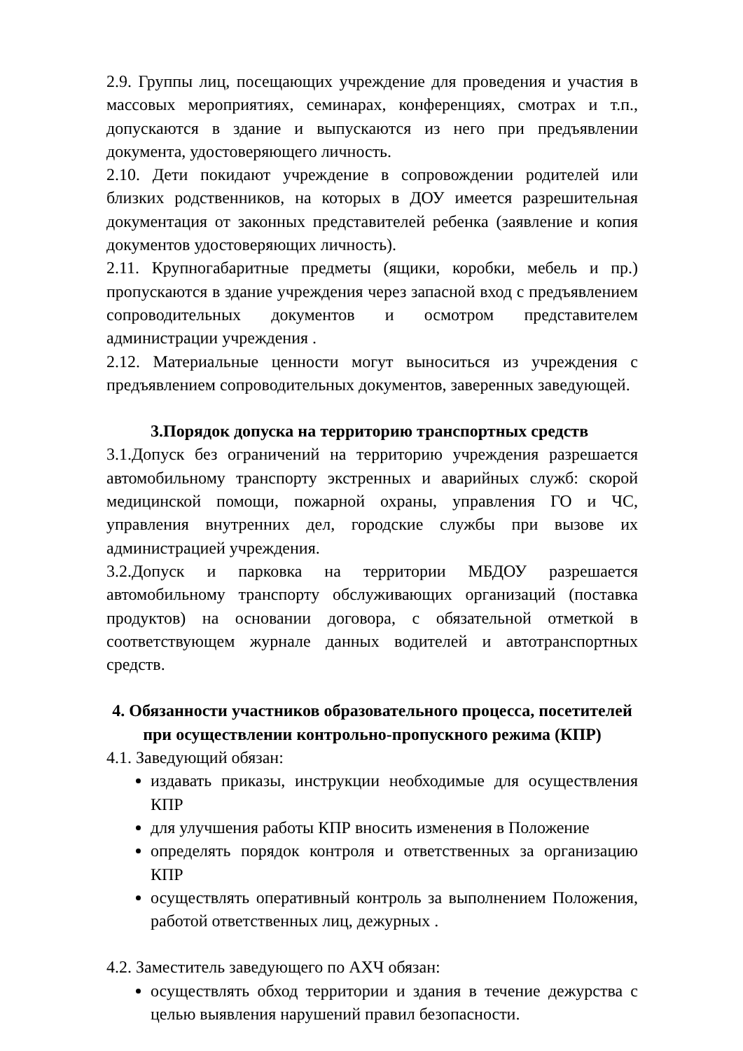2.9. Группы лиц, посещающих учреждение для проведения и участия в массовых мероприятиях, семинарах, конференциях, смотрах и т.п., допускаются в здание и выпускаются из него при предъявлении документа, удостоверяющего личность.
2.10. Дети покидают учреждение в сопровождении родителей или близких родственников, на которых в ДОУ имеется разрешительная документация от законных представителей ребенка (заявление и копия документов удостоверяющих личность).
2.11. Крупногабаритные предметы (ящики, коробки, мебель и пр.) пропускаются в здание учреждения через запасной вход с предъявлением сопроводительных документов и осмотром представителем администрации учреждения .
2.12. Материальные ценности могут выноситься из учреждения с предъявлением сопроводительных документов, заверенных заведующей.
3.Порядок допуска на территорию транспортных средств
3.1.Допуск без ограничений на территорию учреждения разрешается автомобильному транспорту экстренных и аварийных служб: скорой медицинской помощи, пожарной охраны, управления ГО и ЧС, управления внутренних дел, городские службы при вызове их администрацией учреждения.
3.2.Допуск и парковка на территории МБДОУ разрешается автомобильному транспорту обслуживающих организаций (поставка продуктов) на основании договора, с обязательной отметкой в соответствующем журнале данных водителей и автотранспортных средств.
4. Обязанности участников образовательного процесса, посетителей при осуществлении контрольно-пропускного режима (КПР)
4.1. Заведующий обязан:
издавать приказы, инструкции необходимые для осуществления КПР
для улучшения работы КПР вносить изменения в Положение
определять порядок контроля и ответственных за организацию КПР
осуществлять оперативный контроль за выполнением Положения, работой ответственных лиц, дежурных .
4.2. Заместитель заведующего по АХЧ обязан:
осуществлять обход территории и здания в течение дежурства с целью выявления нарушений правил безопасности.